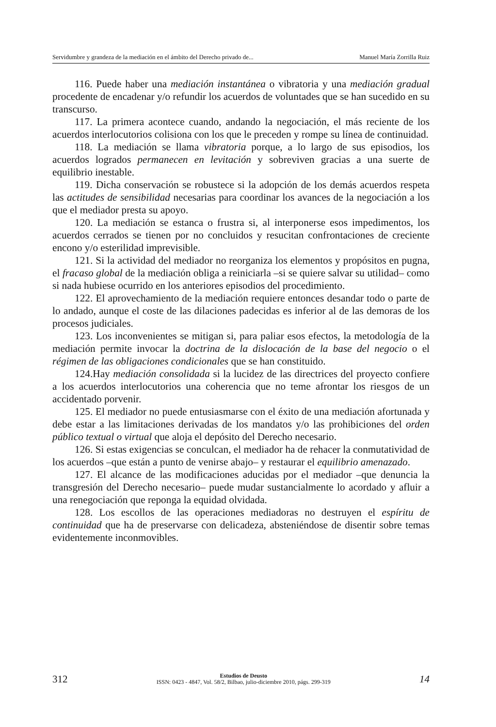Servidumbre y grandeza de la mediación en el ámbito del Derecho privado de... Manuel María Zorrilla Ruiz
116. Puede haber una mediación instantánea o vibratoria y una mediación gradual procedente de encadenar y/o refundir los acuerdos de voluntades que se han sucedido en su transcurso.
117. La primera acontece cuando, andando la negociación, el más reciente de los acuerdos interlocutorios colisiona con los que le preceden y rompe su línea de continuidad.
118. La mediación se llama vibratoria porque, a lo largo de sus episodios, los acuerdos logrados permanecen en levitación y sobreviven gracias a una suerte de equilibrio inestable.
119. Dicha conservación se robustece si la adopción de los demás acuerdos respeta las actitudes de sensibilidad necesarias para coordinar los avances de la negociación a los que el mediador presta su apoyo.
120. La mediación se estanca o frustra si, al interponerse esos impedimentos, los acuerdos cerrados se tienen por no concluidos y resucitan confrontaciones de creciente encono y/o esterilidad imprevisible.
121. Si la actividad del mediador no reorganiza los elementos y propósitos en pugna, el fracaso global de la mediación obliga a reiniciarla –si se quiere salvar su utilidad– como si nada hubiese ocurrido en los anteriores episodios del procedimiento.
122. El aprovechamiento de la mediación requiere entonces desandar todo o parte de lo andado, aunque el coste de las dilaciones padecidas es inferior al de las demoras de los procesos judiciales.
123. Los inconvenientes se mitigan si, para paliar esos efectos, la metodología de la mediación permite invocar la doctrina de la dislocación de la base del negocio o el régimen de las obligaciones condicionales que se han constituido.
124.Hay mediación consolidada si la lucidez de las directrices del proyecto confiere a los acuerdos interlocutorios una coherencia que no teme afrontar los riesgos de un accidentado porvenir.
125. El mediador no puede entusiasmarse con el éxito de una mediación afortunada y debe estar a las limitaciones derivadas de los mandatos y/o las prohibiciones del orden público textual o virtual que aloja el depósito del Derecho necesario.
126. Si estas exigencias se conculcan, el mediador ha de rehacer la conmutatividad de los acuerdos –que están a punto de venirse abajo– y restaurar el equilibrio amenazado.
127. El alcance de las modificaciones aducidas por el mediador –que denuncia la transgresión del Derecho necesario– puede mudar sustancialmente lo acordado y afluir a una renegociación que reponga la equidad olvidada.
128. Los escollos de las operaciones mediadoras no destruyen el espíritu de continuidad que ha de preservarse con delicadeza, absteniéndose de disentir sobre temas evidentemente inconmovibles.
312
Estudios de Deusto
ISSN: 0423 - 4847, Vol. 58/2, Bilbao, julio-diciembre 2010, págs. 299-319
14